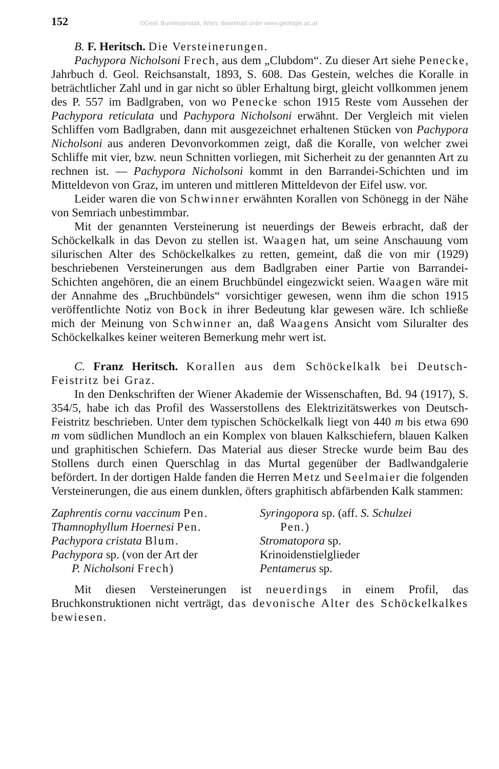152 ©Geol. Bundesanstalt, Wien; download unter www.geologie.ac.at
B. F. Heritsch. Die Versteinerungen.
Pachypora Nicholsoni Frech, aus dem „Clubdom“. Zu dieser Art siehe Penecke, Jahrbuch d. Geol. Reichsanstalt, 1893, S. 608. Das Gestein, welches die Koralle in beträchtlicher Zahl und in gar nicht so übler Erhaltung birgt, gleicht vollkommen jenem des P. 557 im Badlgraben, von wo Penecke schon 1915 Reste vom Aussehen der Pachypora reticulata und Pachypora Nicholsoni erwähnt. Der Vergleich mit vielen Schliffen vom Badlgraben, dann mit ausgezeichnet erhaltenen Stücken von Pachypora Nicholsoni aus anderen Devonvorkommen zeigt, daß die Koralle, von welcher zwei Schliffe mit vier, bzw. neun Schnitten vorliegen, mit Sicherheit zu der genannten Art zu rechnen ist. — Pachypora Nicholsoni kommt in den Barrandei-Schichten und im Mitteldevon von Graz, im unteren und mittleren Mitteldevon der Eifel usw. vor.
Leider waren die von Schwinner erwähnten Korallen von Schönegg in der Nähe von Semriach unbestimmbar.
Mit der genannten Versteinerung ist neuerdings der Beweis erbracht, daß der Schöckelkalk in das Devon zu stellen ist. Waagen hat, um seine Anschauung vom silurischen Alter des Schöckelkalkes zu retten, gemeint, daß die von mir (1929) beschriebenen Versteinerungen aus dem Badlgraben einer Partie von Barrandei-Schichten angehören, die an einem Bruchbündel eingezwickt seien. Waagen wäre mit der Annahme des „Bruchbündels“ vorsichtiger gewesen, wenn ihm die schon 1915 veröffentlichte Notiz von Bock in ihrer Bedeutung klar gewesen wäre. Ich schließe mich der Meinung von Schwinner an, daß Waagens Ansicht vom Siluralter des Schöckelkalkes keiner weiteren Bemerkung mehr wert ist.
C. Franz Heritsch. Korallen aus dem Schöckelkalk bei Deutsch-Feistritz bei Graz.
In den Denkschriften der Wiener Akademie der Wissenschaften, Bd. 94 (1917), S. 354/5, habe ich das Profil des Wasserstollens des Elektrizitätswerkes von Deutsch-Feistritz beschrieben. Unter dem typischen Schöckelkalk liegt von 440 m bis etwa 690 m vom südlichen Mundloch an ein Komplex von blauen Kalkschiefern, blauen Kalken und graphitischen Schiefern. Das Material aus dieser Strecke wurde beim Bau des Stollens durch einen Querschlag in das Murtal gegenüber der Badlwandgalerie befördert. In der dortigen Halde fanden die Herren Metz und Seelmaier die folgenden Versteinerungen, die aus einem dunklen, öfters graphitisch abfärbenden Kalk stammen:
Zaphrentis cornu vaccinum Pen.
Thamnophyllum Hoernesi Pen.
Pachypora cristata Blum.
Pachypora sp. (von der Art der
P. Nicholsoni Frech)
Syringopora sp. (aff. S. Schulzei
Pen.)
Stromatopora sp.
Krinoidenstielglieder
Pentamerus sp.
Mit diesen Versteinerungen ist neuerdings in einem Profil, das Bruchkonstruktionen nicht verträgt, das devonische Alter des Schöckelkalkes bewiesen.